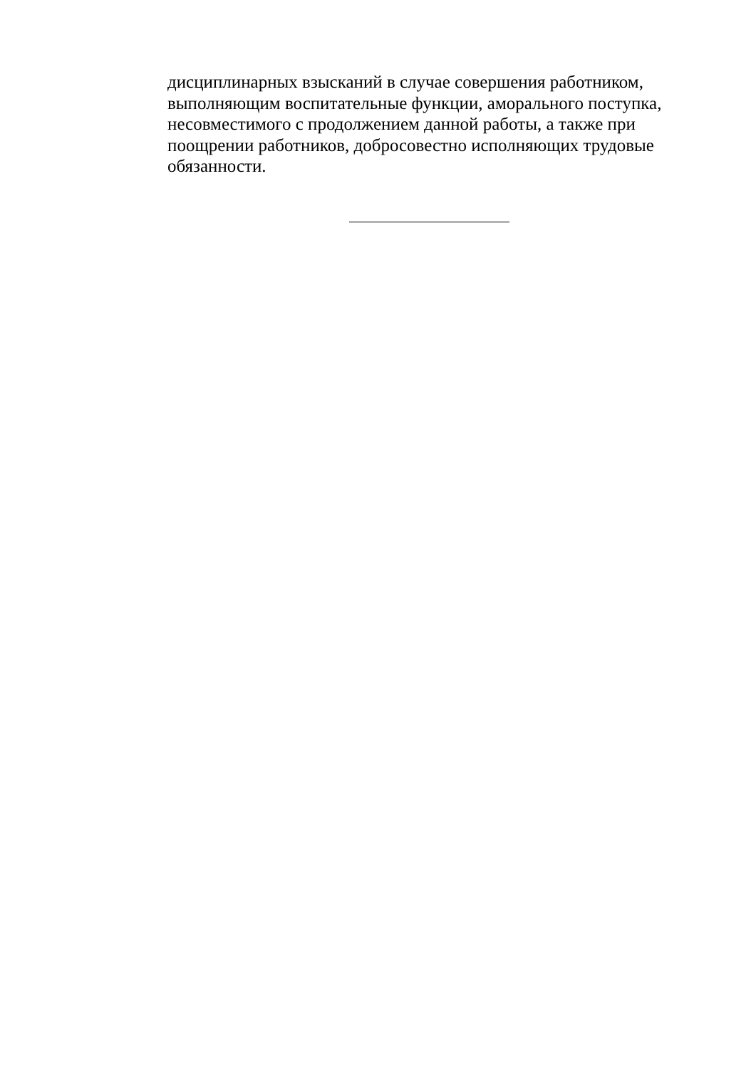дисциплинарных взысканий в случае совершения работником, выполняющим воспитательные функции, аморального поступка, несовместимого с продолжением данной работы, а также при поощрении работников, добросовестно исполняющих трудовые обязанности.